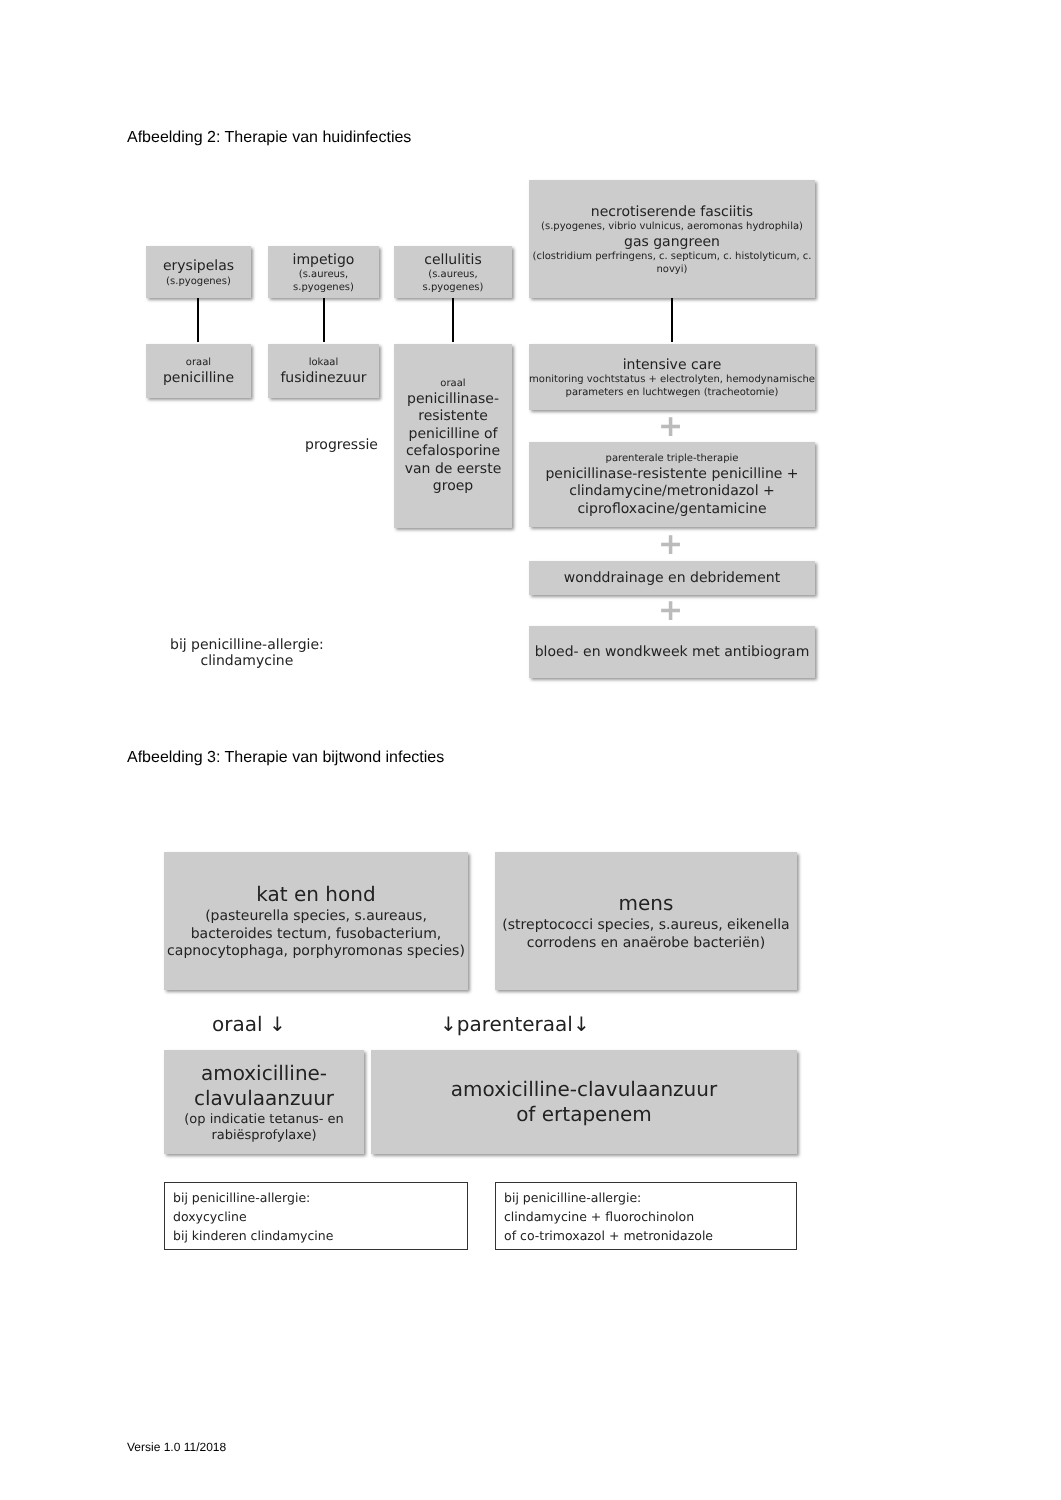Afbeelding 2: Therapie van huidinfecties
erysipelas
(s.pyogenes)
impetigo
(s.aureus,
s.pyogenes)
cellulitis
(s.aureus,
s.pyogenes)
necrotiserende fasciitis
(s.pyogenes, vibrio vulnicus, aeromonas hydrophila)
gas gangreen
(clostridium perfringens, c. septicum, c. histolyticum, c. novyi)
oraal
penicilline
lokaal
fusidinezuur
oraal
penicillinase-resistente penicilline of cefalosporine van de eerste groep
progressie
intensive care
monitoring vochtstatus + electrolyten, hemodynamische parameters en luchtwegen (tracheotomie)
+
parenterale triple-therapie
penicillinase-resistente penicilline + clindamycine/metronidazol + ciprofloxacine/gentamicine
+
wonddrainage en debridement
+
bij penicilline-allergie:
clindamycine
bloed- en wondkweek met antibiogram
Afbeelding 3: Therapie van bijtwond infecties
kat en hond
(pasteurella species, s.aureaus, bacteroides tectum, fusobacterium, capnocytophaga, porphyromonas species)
mens
(streptococci species, s.aureus, eikenella corrodens en anaërobe bacteriën)
oraal ↓ ↓parenteraal↓
amoxicilline-clavulaanzuur
(op indicatie tetanus- en rabiësprofylaxe)
amoxicilline-clavulaanzuur
of ertapenem
bij penicilline-allergie:
doxycycline
bij kinderen clindamycine
bij penicilline-allergie:
clindamycine + fluorochinolon
of co-trimoxazol + metronidazole
Versie 1.0 11/2018